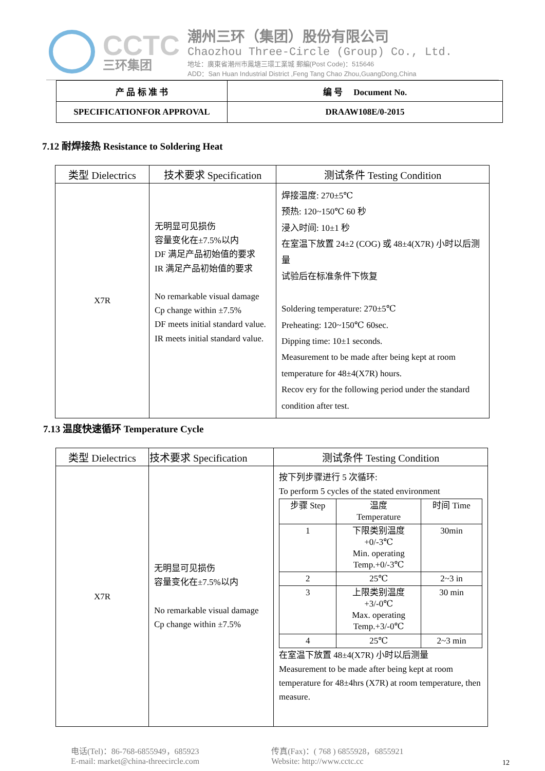CCTC
三环集团
潮州三环（集团）股份有限公司
Chaozhou Three-Circle (Group) Co., Ltd.
地址：廣東省潮州市鳳塘三環工業城 郵編(Post Code)：515646
ADD：San Huan Industrial District ,Feng Tang Chao Zhou,GuangDong,China
| 产 品 标 准 书 | 编 号 Document No. |
| SPECIFICATIONFOR APPROVAL | DRAAW108E/0-2015 |
7.12 耐焊接热 Resistance to Soldering Heat
| 类型 Dielectrics | 技术要求 Specification | 测试条件 Testing Condition |
| --- | --- | --- |
| X7R | 无明显可见损伤 容量变化在±7.5%以内 DF 满足产品初始值的要求 IR 满足产品初始值的要求 No remarkable visual damage Cp change within ±7.5% DF meets initial standard value. IR meets initial standard value. | 焊接温度: 270±5℃ 预热: 120~150℃ 60 秒 浸入时间: 10±1 秒 在室温下放置 24±2 (COG) 或 48±4(X7R) 小时以后测量 试验后在标准条件下恢复 Soldering temperature: 270±5℃ Preheating: 120~150℃ 60sec. Dipping time: 10±1 seconds. Measurement to be made after being kept at room temperature for 48±4(X7R) hours. Recov ery for the following period under the standard condition after test. |
7.13 温度快速循环 Temperature Cycle
| 类型 Dielectrics | 技术要求 Specification | 测试条件 Testing Condition |
| --- | --- | --- |
| X7R | 无明显可见损伤 容量变化在±7.5%以内 No remarkable visual damage Cp change within ±7.5% | 按下列步骤进行 5 次循环: To perform 5 cycles of the stated environment / 步骤 Step / 温度 Temperature / 时间 Time / / 1 / 下限类别温度 +0/-3℃ Min. operating Temp.+0/-3℃ / 30min / / 2 / 25℃ / 2~3 in / / 3 / 上限类别温度 +3/-0℃ Max. operating Temp.+3/-0℃ / 30 min / / 4 / 25℃ / 2~3 min / 在室温下放置 48±4(X7R) 小时以后测量 Measurement to be made after being kept at room temperature for 48±4hrs (X7R) at room temperature, then measure. |
电话(Tel)：86-768-6855949，685923
E-mail: market@china-threecircle.com
传真(Fax)：( 768 ) 6855928，6855921
Website: http://www.cctc.cc
12